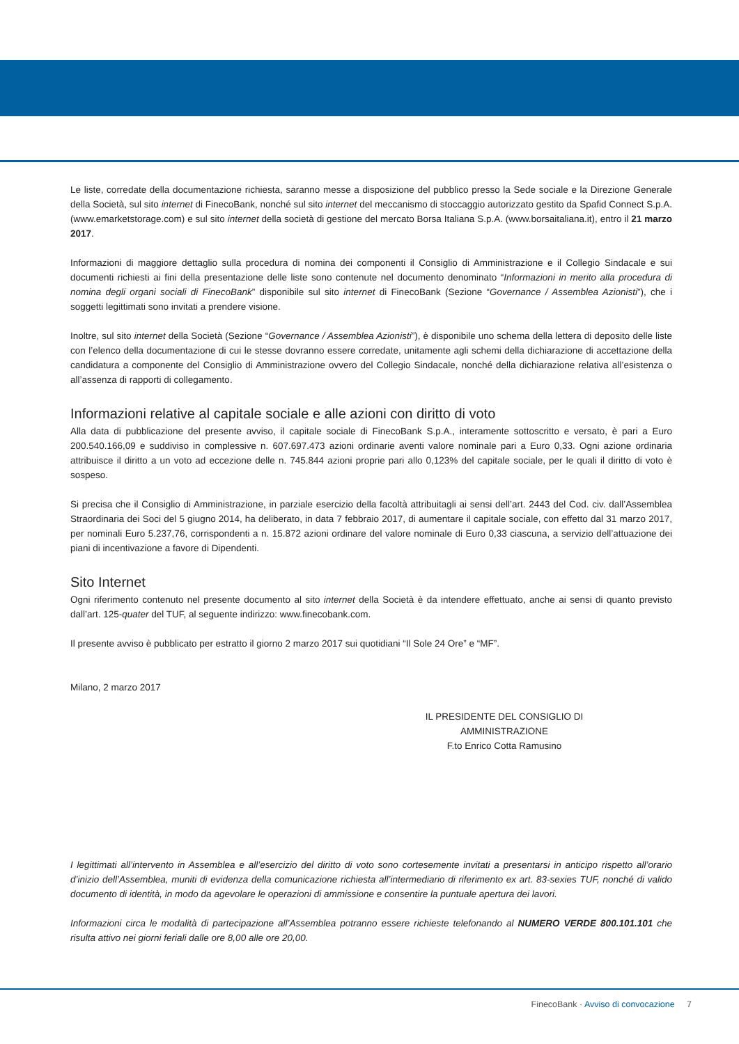Le liste, corredate della documentazione richiesta, saranno messe a disposizione del pubblico presso la Sede sociale e la Direzione Generale della Società, sul sito internet di FinecoBank, nonché sul sito internet del meccanismo di stoccaggio autorizzato gestito da Spafid Connect S.p.A. (www.emarketstorage.com) e sul sito internet della società di gestione del mercato Borsa Italiana S.p.A. (www.borsaitaliana.it), entro il 21 marzo 2017.
Informazioni di maggiore dettaglio sulla procedura di nomina dei componenti il Consiglio di Amministrazione e il Collegio Sindacale e sui documenti richiesti ai fini della presentazione delle liste sono contenute nel documento denominato “Informazioni in merito alla procedura di nomina degli organi sociali di FinecoBank” disponibile sul sito internet di FinecoBank (Sezione “Governance / Assemblea Azionisti”), che i soggetti legittimati sono invitati a prendere visione.
Inoltre, sul sito internet della Società (Sezione “Governance / Assemblea Azionisti”), è disponibile uno schema della lettera di deposito delle liste con l’elenco della documentazione di cui le stesse dovranno essere corredate, unitamente agli schemi della dichiarazione di accettazione della candidatura a componente del Consiglio di Amministrazione ovvero del Collegio Sindacale, nonché della dichiarazione relativa all’esistenza o all’assenza di rapporti di collegamento.
Informazioni relative al capitale sociale e alle azioni con diritto di voto
Alla data di pubblicazione del presente avviso, il capitale sociale di FinecoBank S.p.A., interamente sottoscritto e versato, è pari a Euro 200.540.166,09 e suddiviso in complessive n. 607.697.473 azioni ordinarie aventi valore nominale pari a Euro 0,33. Ogni azione ordinaria attribuisce il diritto a un voto ad eccezione delle n. 745.844 azioni proprie pari allo 0,123% del capitale sociale, per le quali il diritto di voto è sospeso.
Si precisa che il Consiglio di Amministrazione, in parziale esercizio della facoltà attribuitagli ai sensi dell’art. 2443 del Cod. civ. dall’Assemblea Straordinaria dei Soci del 5 giugno 2014, ha deliberato, in data 7 febbraio 2017, di aumentare il capitale sociale, con effetto dal 31 marzo 2017, per nominali Euro 5.237,76, corrispondenti a n. 15.872 azioni ordinare del valore nominale di Euro 0,33 ciascuna, a servizio dell’attuazione dei piani di incentivazione a favore di Dipendenti.
Sito Internet
Ogni riferimento contenuto nel presente documento al sito internet della Società è da intendere effettuato, anche ai sensi di quanto previsto dall’art. 125-quater del TUF, al seguente indirizzo: www.finecobank.com.
Il presente avviso è pubblicato per estratto il giorno 2 marzo 2017 sui quotidiani “Il Sole 24 Ore” e “MF”.
Milano, 2 marzo 2017
IL PRESIDENTE DEL CONSIGLIO DI AMMINISTRAZIONE
F.to Enrico Cotta Ramusino
I legittimati all’intervento in Assemblea e all’esercizio del diritto di voto sono cortesemente invitati a presentarsi in anticipo rispetto all’orario d’inizio dell’Assemblea, muniti di evidenza della comunicazione richiesta all’intermediario di riferimento ex art. 83-sexies TUF, nonché di valido documento di identità, in modo da agevolare le operazioni di ammissione e consentire la puntuale apertura dei lavori.
Informazioni circa le modalità di partecipazione all’Assemblea potranno essere richieste telefonando al NUMERO VERDE 800.101.101 che risulta attivo nei giorni feriali dalle ore 8,00 alle ore 20,00.
FinecoBank · Avviso di convocazione 7